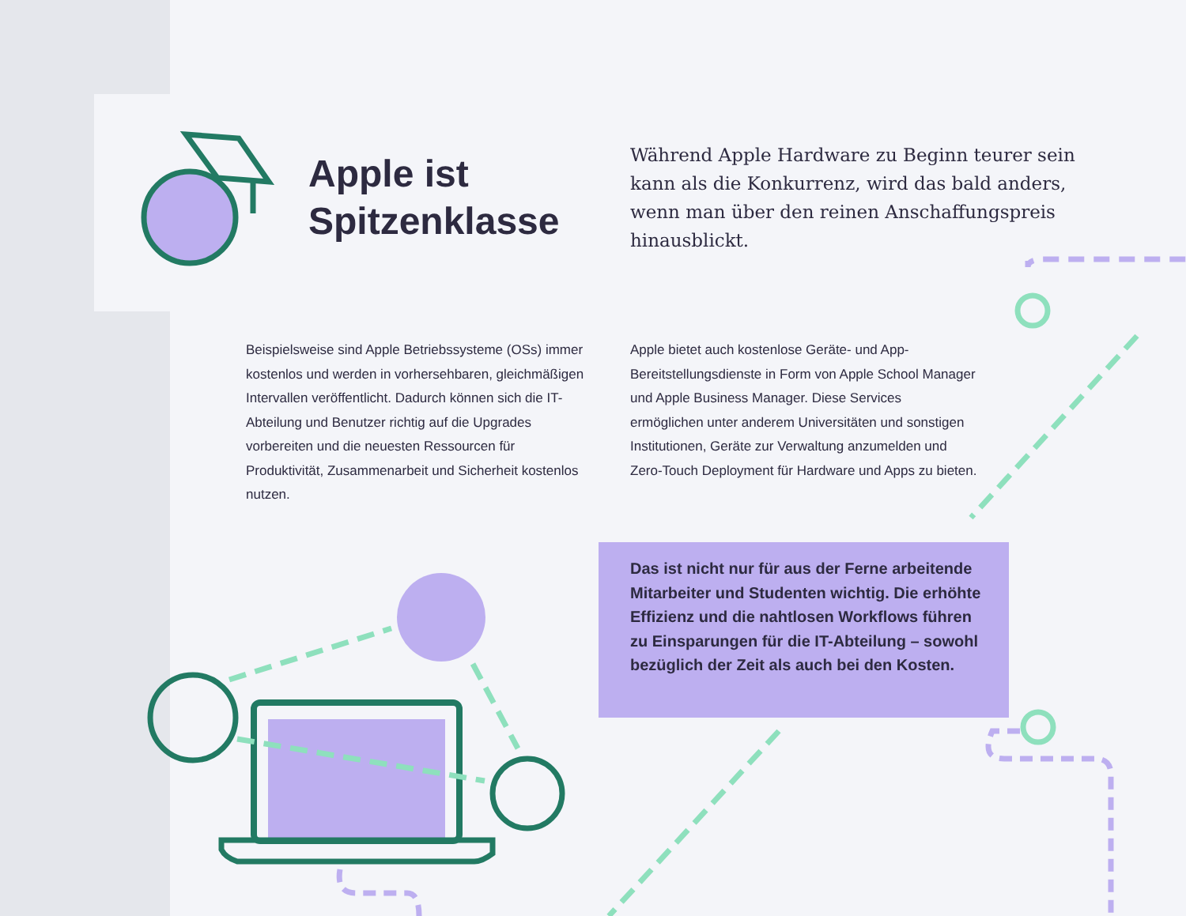Apple ist
Spitzenklasse
Während Apple Hardware zu Beginn teurer sein kann als die Konkurrenz, wird das bald anders, wenn man über den reinen Anschaffungspreis hinausblickt.
Beispielsweise sind Apple Betriebssysteme (OSs) immer kostenlos und werden in vorhersehbaren, gleichmäßigen Intervallen veröffentlicht. Dadurch können sich die IT-Abteilung und Benutzer richtig auf die Upgrades vorbereiten und die neuesten Ressourcen für Produktivität, Zusammenarbeit und Sicherheit kostenlos nutzen.
Apple bietet auch kostenlose Geräte- und App-Bereitstellungsdienste in Form von Apple School Manager und Apple Business Manager. Diese Services ermöglichen unter anderem Universitäten und sonstigen Institutionen, Geräte zur Verwaltung anzumelden und Zero-Touch Deployment für Hardware und Apps zu bieten.
Das ist nicht nur für aus der Ferne arbeitende Mitarbeiter und Studenten wichtig. Die erhöhte Effizienz und die nahtlosen Workflows führen zu Einsparungen für die IT-Abteilung – sowohl bezüglich der Zeit als auch bei den Kosten.